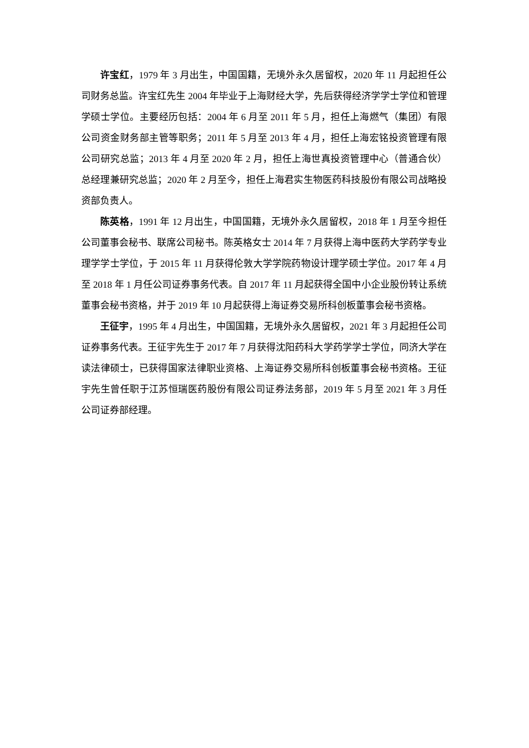许宝红，1979 年 3 月出生，中国国籍，无境外永久居留权，2020 年 11 月起担任公司财务总监。许宝红先生 2004 年毕业于上海财经大学，先后获得经济学学士学位和管理学硕士学位。主要经历包括：2004 年 6 月至 2011 年 5 月，担任上海燃气（集团）有限公司资金财务部主管等职务；2011 年 5 月至 2013 年 4 月，担任上海宏铭投资管理有限公司研究总监；2013 年 4 月至 2020 年 2 月，担任上海世真投资管理中心（普通合伙）总经理兼研究总监；2020 年 2 月至今，担任上海君实生物医药科技股份有限公司战略投资部负责人。
陈英格，1991 年 12 月出生，中国国籍，无境外永久居留权，2018 年 1 月至今担任公司董事会秘书、联席公司秘书。陈英格女士 2014 年 7 月获得上海中医药大学药学专业理学学士学位，于 2015 年 11 月获得伦敦大学学院药物设计理学硕士学位。2017 年 4 月至 2018 年 1 月任公司证券事务代表。自 2017 年 11 月起获得全国中小企业股份转让系统董事会秘书资格，并于 2019 年 10 月起获得上海证券交易所科创板董事会秘书资格。
王征宇，1995 年 4 月出生，中国国籍，无境外永久居留权，2021 年 3 月起担任公司证券事务代表。王征宇先生于 2017 年 7 月获得沈阳药科大学药学学士学位，同济大学在读法律硕士，已获得国家法律职业资格、上海证券交易所科创板董事会秘书资格。王征宇先生曾任职于江苏恒瑞医药股份有限公司证券法务部，2019 年 5 月至 2021 年 3 月任公司证券部经理。